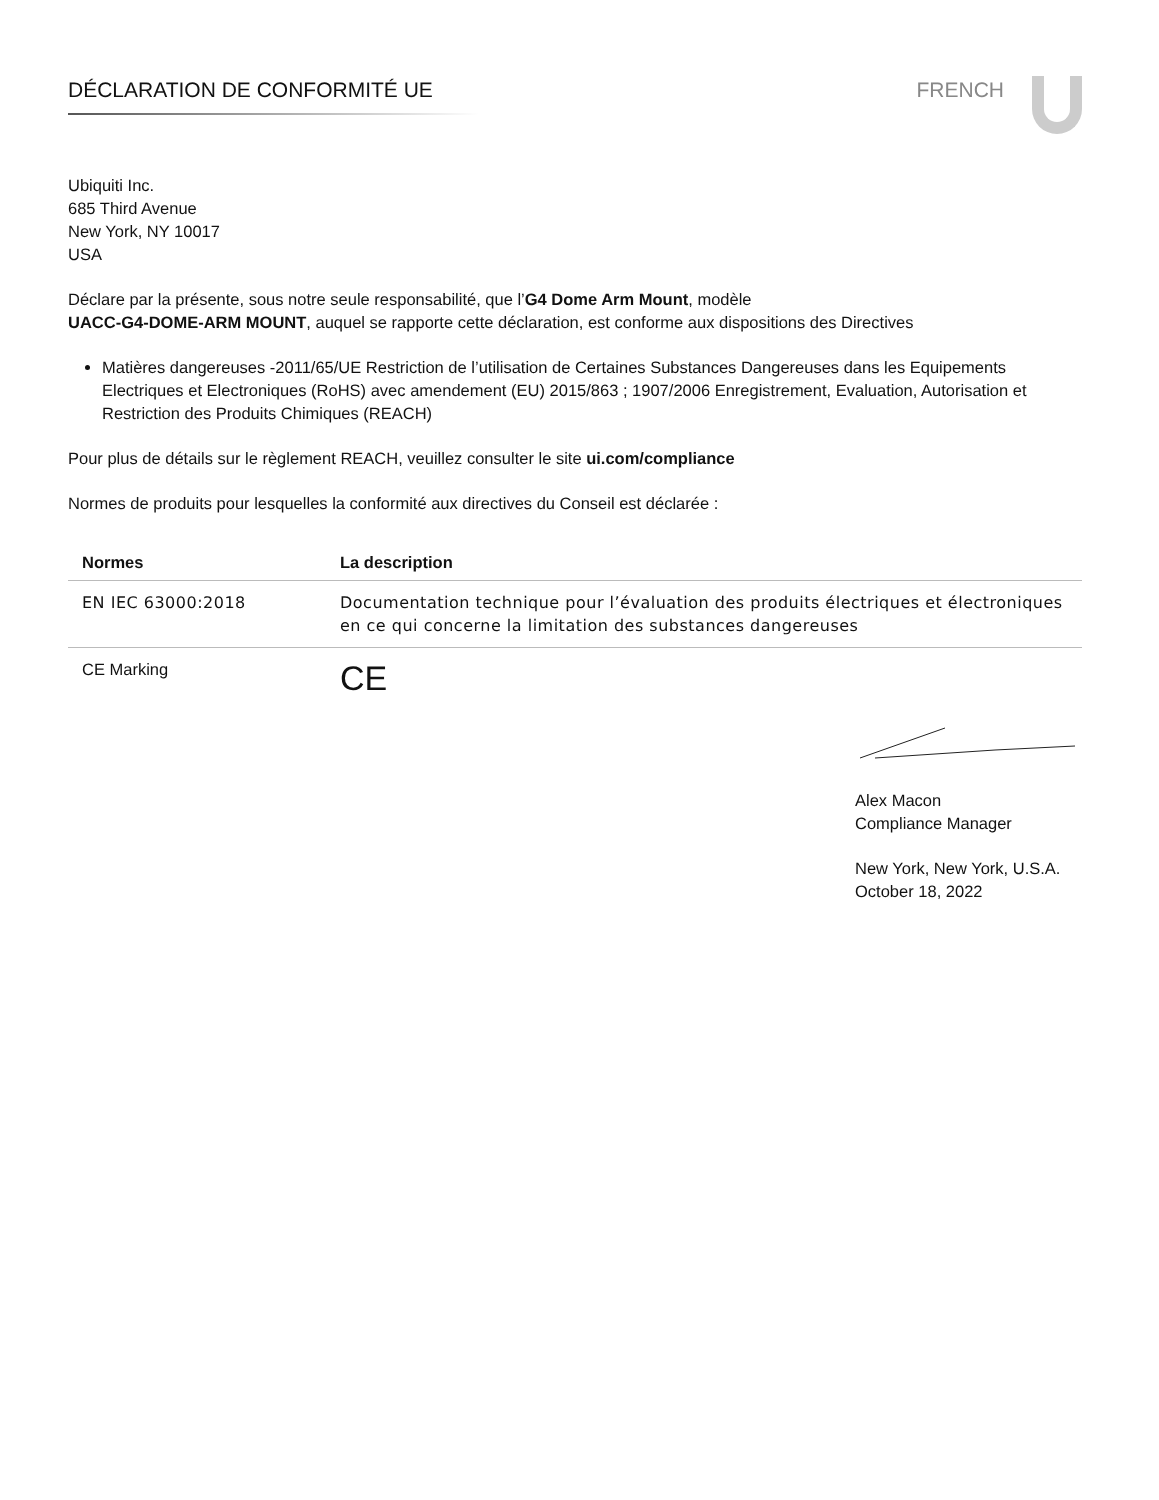DÉCLARATION DE CONFORMITÉ UE FRENCH
Ubiquiti Inc.
685 Third Avenue
New York, NY 10017
USA
Déclare par la présente, sous notre seule responsabilité, que l’G4 Dome Arm Mount, modèle
UACC-G4-DOME-ARM MOUNT, auquel se rapporte cette déclaration, est conforme aux dispositions des Directives
Matières dangereuses -2011/65/UE Restriction de l’utilisation de Certaines Substances Dangereuses dans les Equipements Electriques et Electroniques (RoHS) avec amendement (EU) 2015/863 ; 1907/2006 Enregistrement, Evaluation, Autorisation et Restriction des Produits Chimiques (REACH)
Pour plus de détails sur le règlement REACH, veuillez consulter le site ui.com/compliance
Normes de produits pour lesquelles la conformité aux directives du Conseil est déclarée :
| Normes | La description |
| --- | --- |
| EN IEC 63000:2018 | Documentation technique pour l’évaluation des produits électriques et électroniques en ce qui concerne la limitation des substances dangereuses |
| CE Marking | CE |
Alex Macon
Compliance Manager
New York, New York, U.S.A.
October 18, 2022